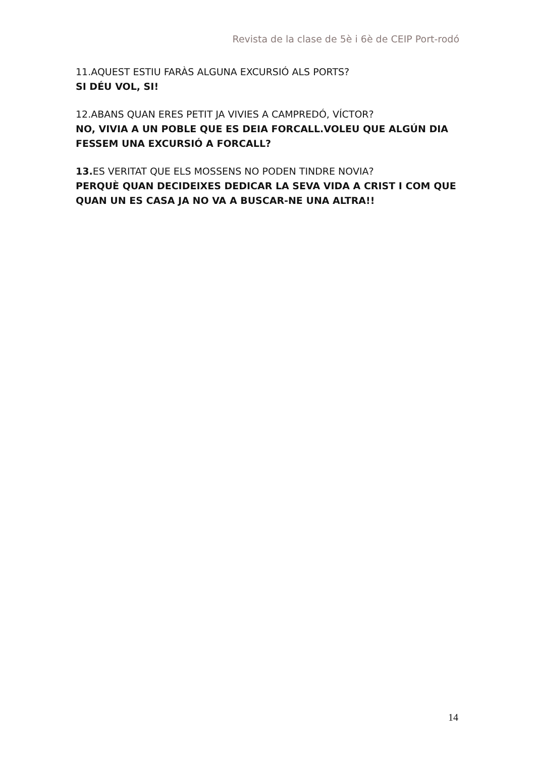Revista de la clase de 5è i 6è de CEIP Port-rodó
11.AQUEST ESTIU FARÀS ALGUNA EXCURSIÓ ALS PORTS?
SI DÉU VOL, SI!
12.ABANS QUAN ERES PETIT JA VIVIES A CAMPREDÓ, VÍCTOR?
NO, VIVIA A UN POBLE QUE ES DEIA FORCALL.VOLEU QUE ALGÚN DIA FESSEM UNA EXCURSIÓ A FORCALL?
13. ES VERITAT QUE ELS MOSSENS NO PODEN TINDRE NOVIA?
PERQUÈ QUAN DECIDEIXES DEDICAR LA SEVA VIDA A CRIST I COM QUE QUAN UN ES CASA JA NO VA A BUSCAR-NE UNA ALTRA!!
14